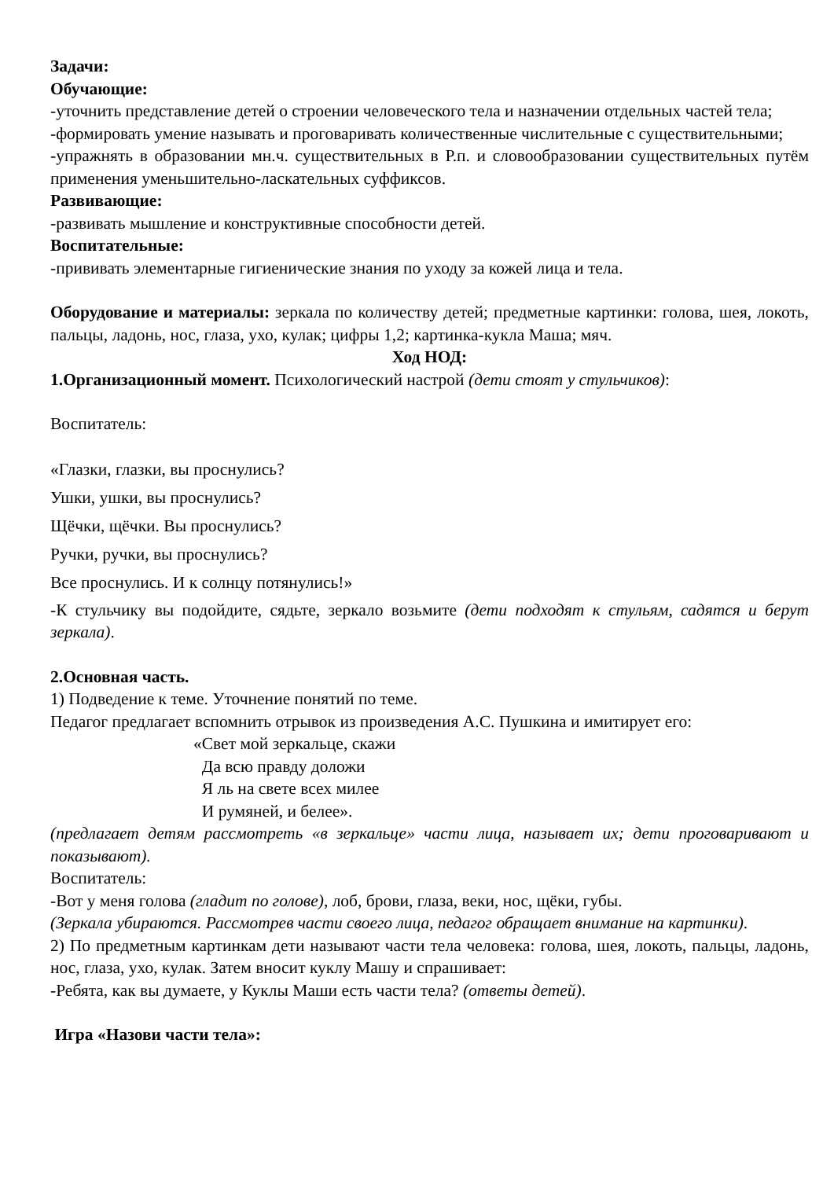Задачи:
Обучающие:
-уточнить представление детей о строении человеческого тела и назначении отдельных частей тела;
-формировать умение называть и проговаривать количественные числительные с существительными;
-упражнять в образовании мн.ч. существительных в Р.п. и словообразовании существительных путём применения уменьшительно-ласкательных суффиксов.
Развивающие:
-развивать мышление и конструктивные способности детей.
Воспитательные:
-прививать элементарные гигиенические знания по уходу за кожей лица и тела.
Оборудование и материалы: зеркала по количеству детей; предметные картинки: голова, шея, локоть, пальцы, ладонь, нос, глаза, ухо, кулак; цифры 1,2; картинка-кукла Маша; мяч.
Ход НОД:
1.Организационный момент. Психологический настрой (дети стоят у стульчиков):
Воспитатель:
«Глазки, глазки, вы проснулись?
Ушки, ушки, вы проснулись?
Щёчки, щёчки. Вы проснулись?
Ручки, ручки, вы проснулись?
Все проснулись. И к солнцу потянулись!»
-К стульчику вы подойдите, сядьте, зеркало возьмите (дети подходят к стульям, садятся и берут зеркала).
2.Основная часть.
1) Подведение к теме. Уточнение понятий по теме.
Педагог предлагает вспомнить отрывок из произведения А.С. Пушкина и имитирует его:
«Свет мой зеркальце, скажи
Да всю правду доложи
Я ль на свете всех милее
И румяней, и белее».
(предлагает детям рассмотреть «в зеркальце» части лица, называет их; дети проговаривают и показывают).
Воспитатель:
-Вот у меня голова (гладит по голове), лоб, брови, глаза, веки, нос, щёки, губы.
(Зеркала убираются. Рассмотрев части своего лица, педагог обращает внимание на картинки).
2) По предметным картинкам дети называют части тела человека: голова, шея, локоть, пальцы, ладонь, нос, глаза, ухо, кулак. Затем вносит куклу Машу и спрашивает:
-Ребята, как вы думаете, у Куклы Маши есть части тела? (ответы детей).
Игра «Назови части тела»: